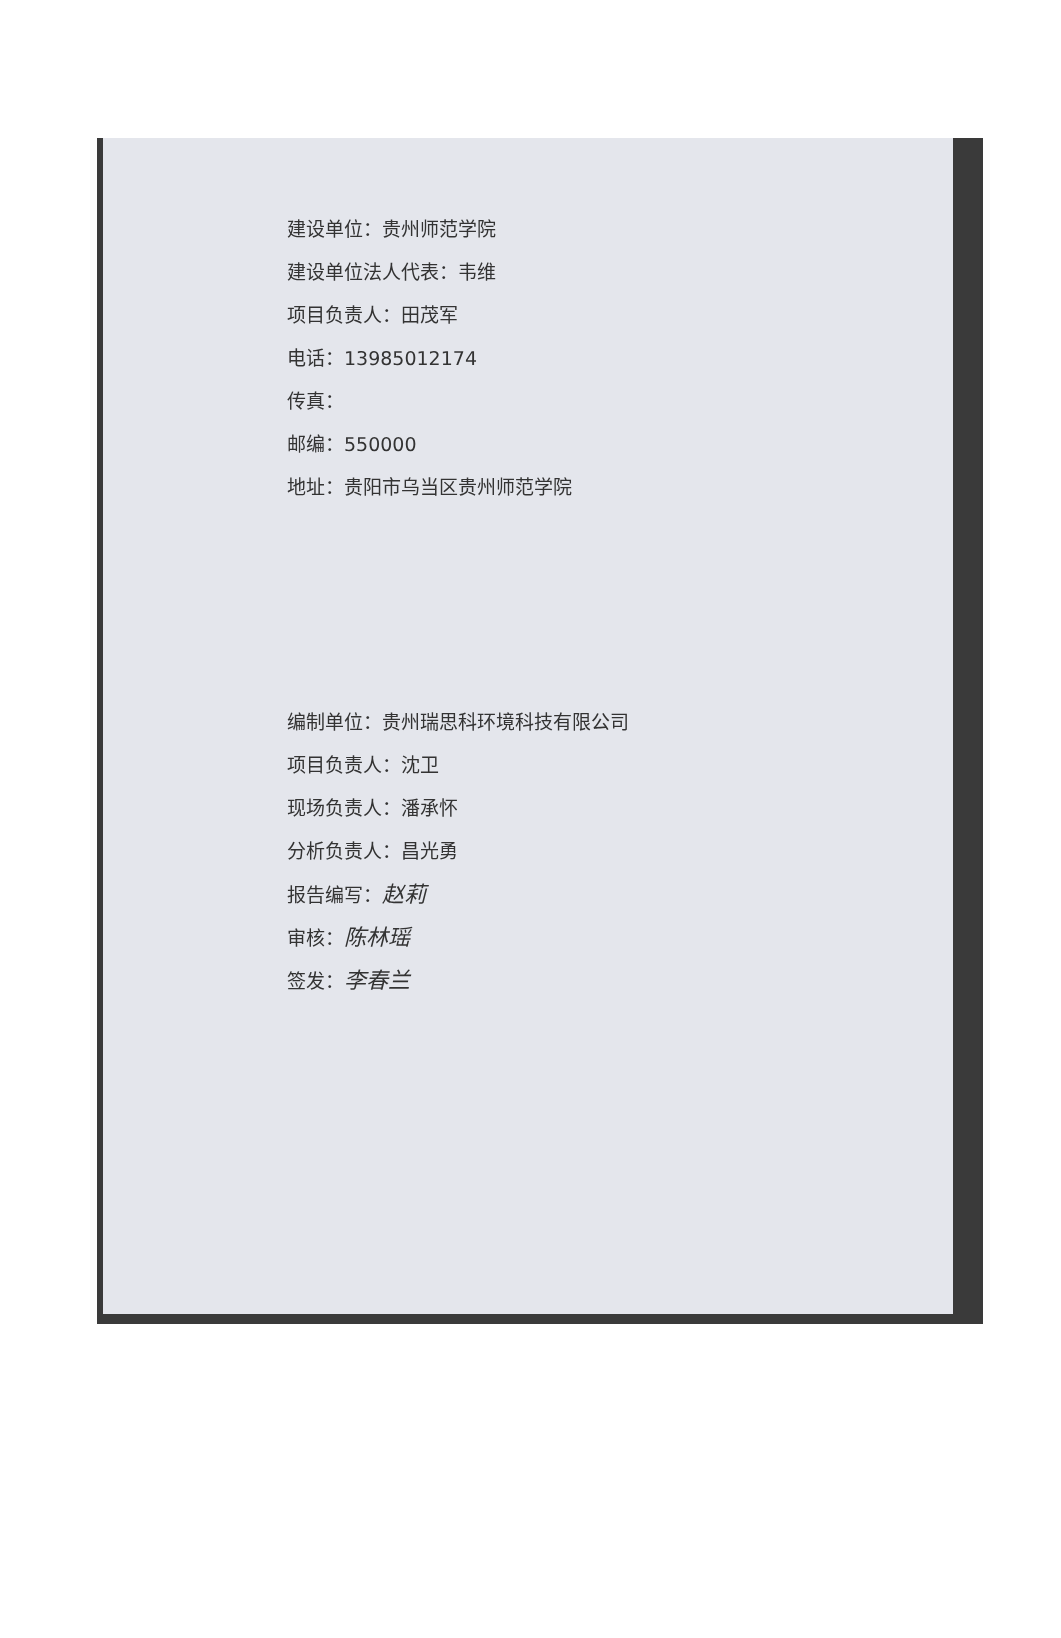建设单位：贵州师范学院
建设单位法人代表：韦维
项目负责人：田茂军
电话：13985012174
传真：
邮编：550000
地址：贵阳市乌当区贵州师范学院
编制单位：贵州瑞思科环境科技有限公司
项目负责人：沈卫
现场负责人：潘承怀
分析负责人：昌光勇
报告编写：赵莉
审核：陈林瑶
签发：李春兰